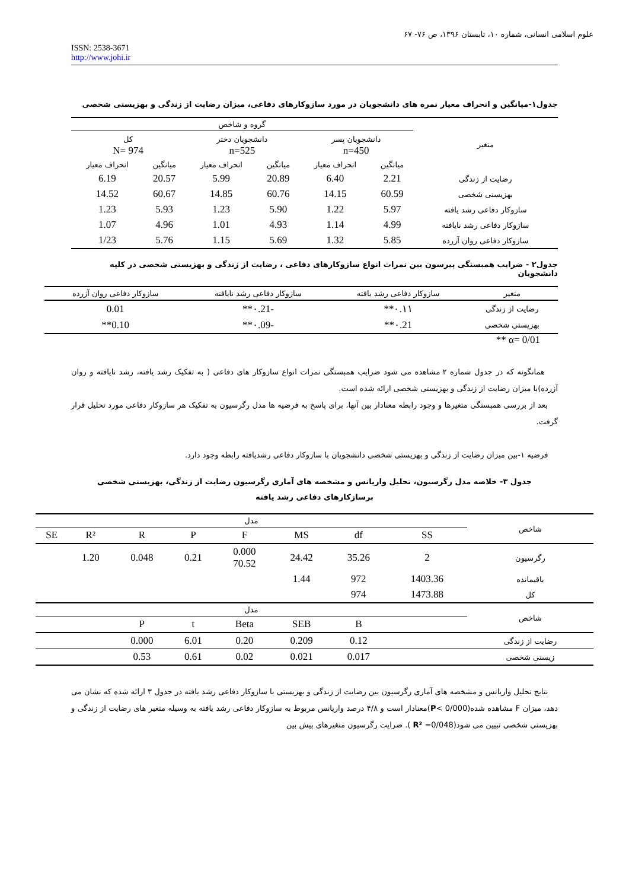علوم اسلامی انسانی، شماره ۱۰، تابستان ۱۳۹۶، ص ۷۶- ۶۷
ISSN: 2538-3671
http://www.johi.ir
جدول۱-میانگین و انحراف معیار نمره های دانشجویان در مورد سازوکارهای دفاعی، میزان رضایت از زندگی و بهزیستی شخصی
| متغیر | گروه و شاخص | | | | | |
| --- | --- | --- | --- | --- | --- | --- |
| | دانشجویان پسر n=450 | | دانشجویان دختر n=525 | | کل N= 974 | |
| | میانگین | انحراف معیار | میانگین | انحراف معیار | میانگین | انحراف معیار |
| رضایت از زندگی | 2.21 | 6.40 | 20.89 | 5.99 | 20.57 | 6.19 |
| بهزیستی شخصی | 60.59 | 14.15 | 60.76 | 14.85 | 60.67 | 14.52 |
| سازوکار دفاعی رشد یافته | 5.97 | 1.22 | 5.90 | 1.23 | 5.93 | 1.23 |
| سازوکار دفاعی رشد نایافته | 4.99 | 1.14 | 4.93 | 1.01 | 4.96 | 1.07 |
| سازوکار دفاعی روان آزرده | 5.85 | 1.32 | 5.69 | 1.15 | 5.76 | 1/23 |
جدول۲ - ضرایب همبستگی پیرسون بین نمرات انواع سازوکارهای دفاعی ، رضایت از زندگی و بهزیستی شخصی در کلیه دانشجویان
| متغیر | سازوکار دفاعی رشد یافته | سازوکار دفاعی رشد نایافته | سازوکار دفاعی روان آزرده |
| --- | --- | --- | --- |
| رضایت از زندگی | ۰.۱۱** | -۰.21** | 0.01 |
| بهزیستی شخصی | ۰.21** | -۰.09** | 0.10** |
** α= 0/01
همانگونه که در جدول شماره ۲ مشاهده می شود ضرایب همبستگی نمرات انواع سازوکار های دفاعی ( به تفکیک رشد یافته، رشد نایافته و روان آزرده)با میزان رضایت از زندگی و بهزیستی شخصی ارائه شده است.
بعد از بررسی همبستگی متغیرها و وجود رابطه معنادار بین آنها، برای پاسخ به فرضیه ها مدل رگرسیون به تفکیک هر سازوکار دفاعی مورد تحلیل قرار گرفت.
فرضیه ۱-بین میزان رضایت از زندگی و بهزیستی شخصی دانشجویان با سازوکار دفاعی رشدیافته رابطه وجود دارد.
جدول ۳- خلاصه مدل رگرسیون، تحلیل واریانس و مشخصه های آماری رگرسیون رضایت از زندگی، بهزیستی شخصی برسازکارهای دفاعی رشد یافته
| شاخص | مدل | | | | | | | |
| --- | --- | --- | --- | --- | --- | --- | --- | --- |
| | SS | df | MS | F | P | R | R² | SE |
| رگرسیون | 2 | 35.26 | 24.42 | 0.000 70.52 | 0.21 | 0.048 | 1.20 | |
| باقیمانده | 1403.36 | 972 | 1.44 | | | | | |
| کل | 1473.88 | 974 | | | | | | |
| شاخص | مدل | | | | | | | |
| | | B | SEB | Beta | t | P | | |
| رضایت از زندگی | | 0.12 | 0.209 | 0.20 | 6.01 | 0.000 | | |
| زیستی شخصی | | 0.017 | 0.021 | 0.02 | 0.61 | 0.53 | | |
نتایج تحلیل واریانس و مشخصه های آماری رگرسیون بین رضایت از زندگی و بهزیستی با سازوکار دفاعی رشد یافته در جدول ۳ ارائه شده که نشان می دهد، میزان F مشاهده شده(P< 0/000)معنادار است و ۴/۸ درصد واریانس مربوط به سازوکار دفاعی رشد یافته به وسیله متغیر های رضایت از زندگی و بهزیستی شخصی تبیین می شود(R² =0/048 ). ضرایت رگرسیون متغیرهای پیش بین